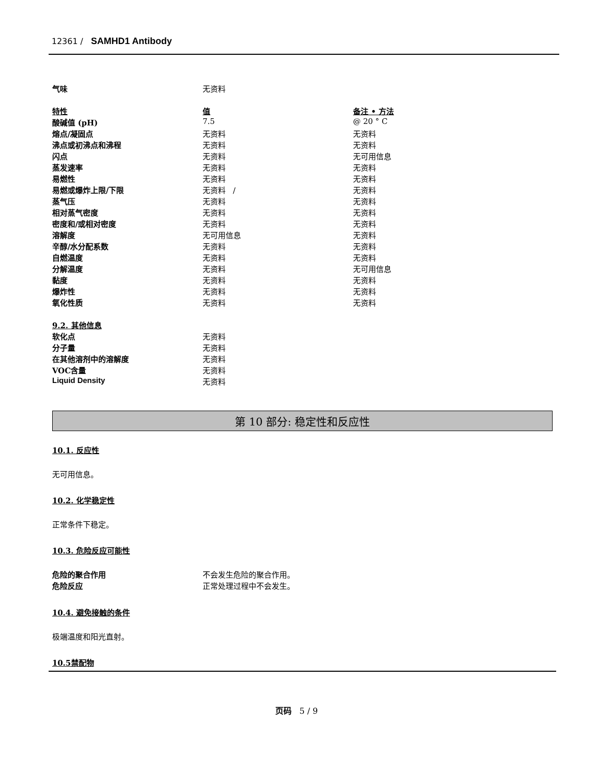12361 / SAMHD1 Antibody
| 气味 | 无资料 | |
| 特性 | 值 | 备注 • 方法 |
| 酸碱值 (pH) | 7.5 | @ 20 ° C |
| 熔点/凝固点 | 无资料 | 无资料 |
| 沸点或初沸点和沸程 | 无资料 | 无资料 |
| 闪点 | 无资料 | 无可用信息 |
| 蒸发速率 | 无资料 | 无资料 |
| 易燃性 | 无资料 | 无资料 |
| 易燃或爆炸上限/下限 | 无资料 / | 无资料 |
| 蒸气压 | 无资料 | 无资料 |
| 相对蒸气密度 | 无资料 | 无资料 |
| 密度和/或相对密度 | 无资料 | 无资料 |
| 溶解度 | 无可用信息 | 无资料 |
| 辛醇/水分配系数 | 无资料 | 无资料 |
| 自燃温度 | 无资料 | 无资料 |
| 分解温度 | 无资料 | 无可用信息 |
| 黏度 | 无资料 | 无资料 |
| 爆炸性 | 无资料 | 无资料 |
| 氧化性质 | 无资料 | 无资料 |
| 9.2. 其他信息 | |
| 软化点 | 无资料 |
| 分子量 | 无资料 |
| 在其他溶剂中的溶解度 | 无资料 |
| VOC含量 | 无资料 |
| Liquid Density | 无资料 |
第 10 部分: 稳定性和反应性
10.1. 反应性
无可用信息。
10.2. 化学稳定性
正常条件下稳定。
10.3. 危险反应可能性
| 危险的聚合作用 | 不会发生危险的聚合作用。 |
| 危险反应 | 正常处理过程中不会发生。 |
10.4. 避免接触的条件
极端温度和阳光直射。
10.5禁配物
页码 5 / 9